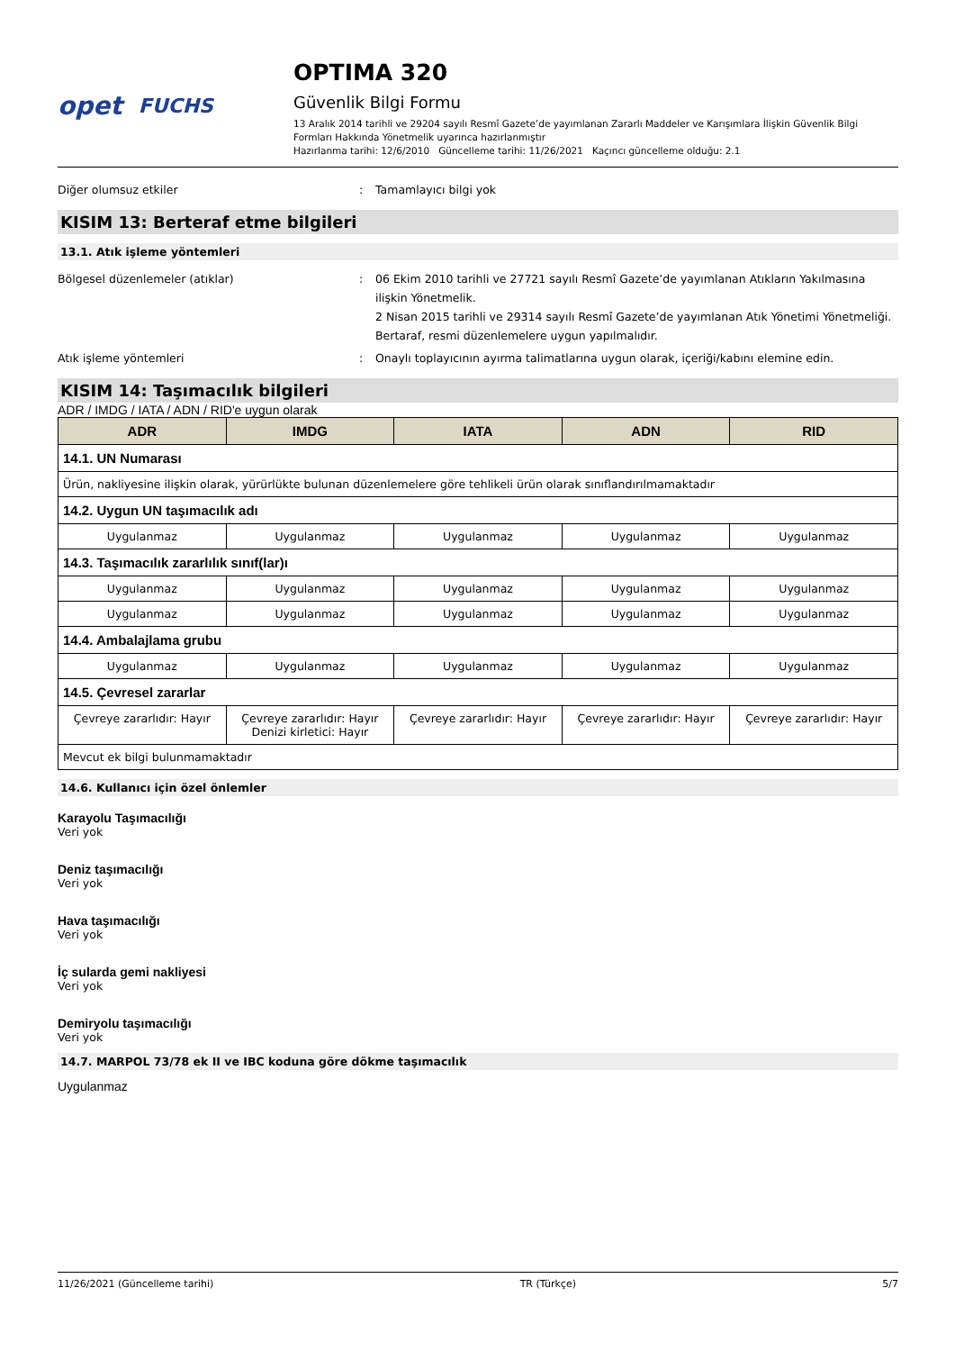opet FUCHS
OPTIMA 320
Güvenlik Bilgi Formu
13 Aralık 2014 tarihli ve 29204 sayılı Resmî Gazete’de yayımlanan Zararlı Maddeler ve Karışımlara İlişkin Güvenlik Bilgi Formları Hakkında Yönetmelik uyarınca hazırlanmıştır
Hazırlanma tarihi: 12/6/2010 Güncelleme tarihi: 11/26/2021 Kaçıncı güncelleme olduğu: 2.1
Diğer olumsuz etkiler : Tamamlayıcı bilgi yok
KISIM 13: Berteraf etme bilgileri
13.1. Atık işleme yöntemleri
Bölgesel düzenlemeler (atıklar) : 06 Ekim 2010 tarihli ve 27721 sayılı Resmî Gazete’de yayımlanan Atıkların Yakılmasına ilişkin Yönetmelik.
2 Nisan 2015 tarihli ve 29314 sayılı Resmî Gazete’de yayımlanan Atık Yönetimi Yönetmeliği.
Bertaraf, resmi düzenlemelere uygun yapılmalıdır.
Atık işleme yöntemleri : Onaylı toplayıcının ayırma talimatlarına uygun olarak, içeriği/kabını elemine edin.
KISIM 14: Taşımacılık bilgileri
ADR / IMDG / IATA / ADN / RID'e uygun olarak
| ADR | IMDG | IATA | ADN | RID |
| --- | --- | --- | --- | --- |
| 14.1. UN Numarası | | | | |
| Ürün, nakliyesine ilişkin olarak, yürürlükte bulunan düzenlemelere göre tehlikeli ürün olarak sınıflandırılmamaktadır | | | | |
| 14.2. Uygun UN taşımacılık adı | | | | |
| Uygulanmaz | Uygulanmaz | Uygulanmaz | Uygulanmaz | Uygulanmaz |
| 14.3. Taşımacılık zararlılık sınıf(lar)ı | | | | |
| Uygulanmaz | Uygulanmaz | Uygulanmaz | Uygulanmaz | Uygulanmaz |
| Uygulanmaz | Uygulanmaz | Uygulanmaz | Uygulanmaz | Uygulanmaz |
| 14.4. Ambalajlama grubu | | | | |
| Uygulanmaz | Uygulanmaz | Uygulanmaz | Uygulanmaz | Uygulanmaz |
| 14.5. Çevresel zararlar | | | | |
| Çevreye zararlıdır: Hayır | Çevreye zararlıdır: Hayır Denizi kirletici: Hayır | Çevreye zararlıdır: Hayır | Çevreye zararlıdır: Hayır | Çevreye zararlıdır: Hayır |
| Mevcut ek bilgi bulunmamaktadır | | | | |
14.6. Kullanıcı için özel önlemler
Karayolu Taşımacılığı
Veri yok
Deniz taşımacılığı
Veri yok
Hava taşımacılığı
Veri yok
İç sularda gemi nakliyesi
Veri yok
Demiryolu taşımacılığı
Veri yok
14.7. MARPOL 73/78 ek II ve IBC koduna göre dökme taşımacılık
Uygulanmaz
11/26/2021 (Güncelleme tarihi) TR (Türkçe) 5/7